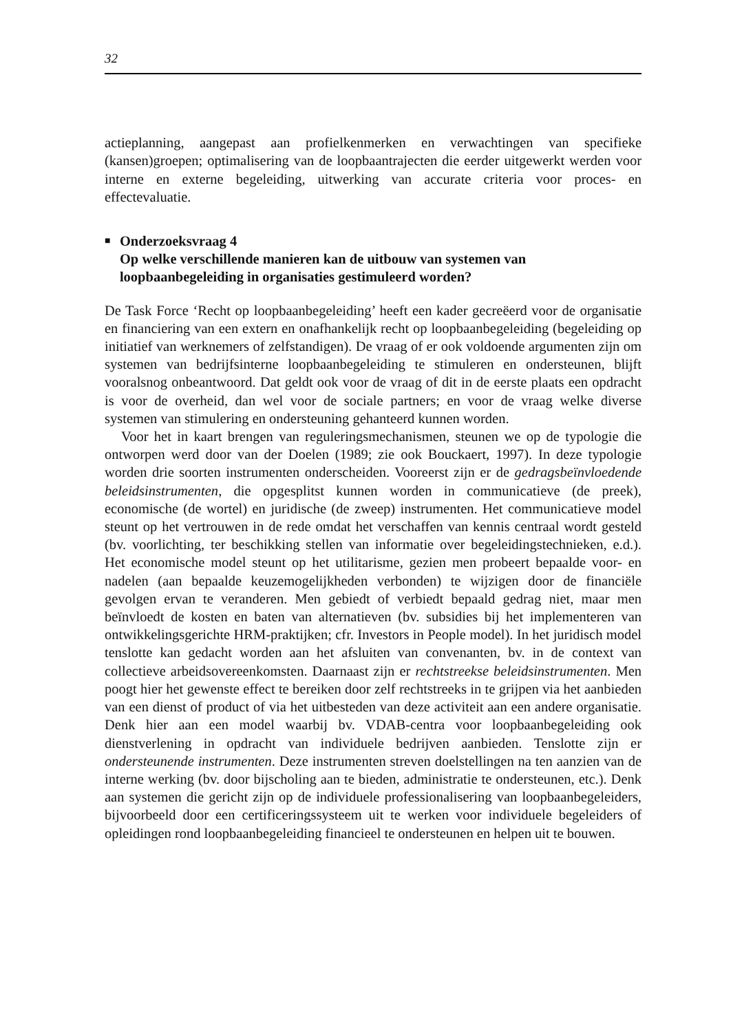32
actieplanning, aangepast aan profielkenmerken en verwachtingen van specifieke (kansen)groepen; optimalisering van de loopbaantrajecten die eerder uitgewerkt werden voor interne en externe begeleiding, uitwerking van accurate criteria voor proces- en effectevaluatie.
■
Onderzoeksvraag 4
Op welke verschillende manieren kan de uitbouw van systemen van loopbaanbegeleiding in organisaties gestimuleerd worden?
De Task Force ‘Recht op loopbaanbegeleiding’ heeft een kader gecreëerd voor de organisatie en financiering van een extern en onafhankelijk recht op loopbaanbegeleiding (begeleiding op initiatief van werknemers of zelfstandigen). De vraag of er ook voldoende argumenten zijn om systemen van bedrijfsinterne loopbaanbegeleiding te stimuleren en ondersteunen, blijft vooralsnog onbeantwoord. Dat geldt ook voor de vraag of dit in de eerste plaats een opdracht is voor de overheid, dan wel voor de sociale partners; en voor de vraag welke diverse systemen van stimulering en ondersteuning gehanteerd kunnen worden.
Voor het in kaart brengen van reguleringsmechanismen, steunen we op de typologie die ontworpen werd door van der Doelen (1989; zie ook Bouckaert, 1997). In deze typologie worden drie soorten instrumenten onderscheiden. Vooreerst zijn er de gedragsbeïnvloedende beleidsinstrumenten, die opgesplitst kunnen worden in communicatieve (de preek), economische (de wortel) en juridische (de zweep) instrumenten. Het communicatieve model steunt op het vertrouwen in de rede omdat het verschaffen van kennis centraal wordt gesteld (bv. voorlichting, ter beschikking stellen van informatie over begeleidingstechnieken, e.d.). Het economische model steunt op het utilitarisme, gezien men probeert bepaalde voor- en nadelen (aan bepaalde keuzemogelijkheden verbonden) te wijzigen door de financiële gevolgen ervan te veranderen. Men gebiedt of verbiedt bepaald gedrag niet, maar men beïnvloedt de kosten en baten van alternatieven (bv. subsidies bij het implementeren van ontwikkelingsgerichte HRM-praktijken; cfr. Investors in People model). In het juridisch model tenslotte kan gedacht worden aan het afsluiten van convenanten, bv. in de context van collectieve arbeidsovereenkomsten. Daarnaast zijn er rechtstreekse beleidsinstrumenten. Men poogt hier het gewenste effect te bereiken door zelf rechtstreeks in te grijpen via het aanbieden van een dienst of product of via het uitbesteden van deze activiteit aan een andere organisatie. Denk hier aan een model waarbij bv. VDAB-centra voor loopbaanbegeleiding ook dienstverlening in opdracht van individuele bedrijven aanbieden. Tenslotte zijn er ondersteunende instrumenten. Deze instrumenten streven doelstellingen na ten aanzien van de interne werking (bv. door bijscholing aan te bieden, administratie te ondersteunen, etc.). Denk aan systemen die gericht zijn op de individuele professionalisering van loopbaanbegeleiders, bijvoorbeeld door een certificeringssysteem uit te werken voor individuele begeleiders of opleidingen rond loopbaanbegeleiding financieel te ondersteunen en helpen uit te bouwen.